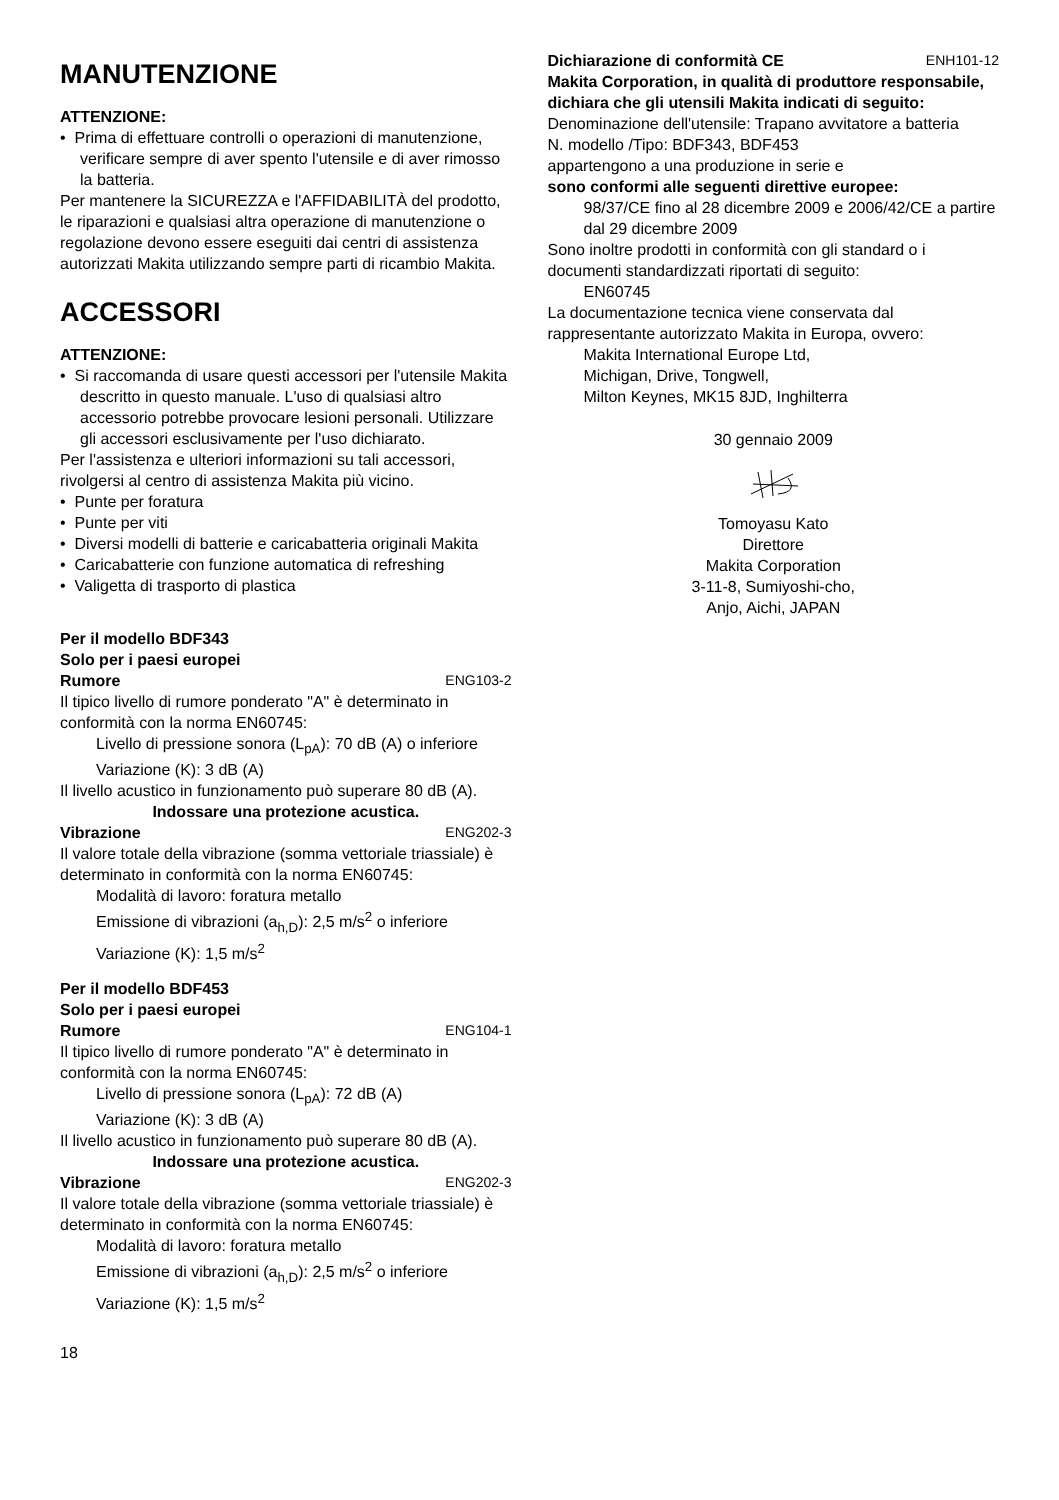MANUTENZIONE
ATTENZIONE:
• Prima di effettuare controlli o operazioni di manutenzione, verificare sempre di aver spento l'utensile e di aver rimosso la batteria.
Per mantenere la SICUREZZA e l'AFFIDABILITÀ del prodotto, le riparazioni e qualsiasi altra operazione di manutenzione o regolazione devono essere eseguiti dai centri di assistenza autorizzati Makita utilizzando sempre parti di ricambio Makita.
ACCESSORI
ATTENZIONE:
• Si raccomanda di usare questi accessori per l'utensile Makita descritto in questo manuale. L'uso di qualsiasi altro accessorio potrebbe provocare lesioni personali. Utilizzare gli accessori esclusivamente per l'uso dichiarato.
Per l'assistenza e ulteriori informazioni su tali accessori, rivolgersi al centro di assistenza Makita più vicino.
• Punte per foratura
• Punte per viti
• Diversi modelli di batterie e caricabatteria originali Makita
• Caricabatterie con funzione automatica di refreshing
• Valigetta di trasporto di plastica
Per il modello BDF343
Solo per i paesi europei
Rumore ENG103-2
Il tipico livello di rumore ponderato "A" è determinato in conformità con la norma EN60745:
Livello di pressione sonora (L<sub>pA</sub>): 70 dB (A) o inferiore
Variazione (K): 3 dB (A)
Il livello acustico in funzionamento può superare 80 dB (A).
Indossare una protezione acustica.
Vibrazione ENG202-3
Il valore totale della vibrazione (somma vettoriale triassiale) è determinato in conformità con la norma EN60745:
Modalità di lavoro: foratura metallo
Emissione di vibrazioni (a<sub>h,D</sub>): 2,5 m/s<sup>2</sup> o inferiore
Variazione (K): 1,5 m/s<sup>2</sup>
Per il modello BDF453
Solo per i paesi europei
Rumore ENG104-1
Il tipico livello di rumore ponderato "A" è determinato in conformità con la norma EN60745:
Livello di pressione sonora (L<sub>pA</sub>): 72 dB (A)
Variazione (K): 3 dB (A)
Il livello acustico in funzionamento può superare 80 dB (A).
Indossare una protezione acustica.
Vibrazione ENG202-3
Il valore totale della vibrazione (somma vettoriale triassiale) è determinato in conformità con la norma EN60745:
Modalità di lavoro: foratura metallo
Emissione di vibrazioni (a<sub>h,D</sub>): 2,5 m/s<sup>2</sup> o inferiore
Variazione (K): 1,5 m/s<sup>2</sup>
Dichiarazione di conformità CE ENH101-12
Makita Corporation, in qualità di produttore responsabile, dichiara che gli utensili Makita indicati di seguito:
Denominazione dell'utensile: Trapano avvitatore a batteria
N. modello /Tipo: BDF343, BDF453
appartengono a una produzione in serie e
sono conformi alle seguenti direttive europee:
98/37/CE fino al 28 dicembre 2009 e 2006/42/CE a partire dal 29 dicembre 2009
Sono inoltre prodotti in conformità con gli standard o i documenti standardizzati riportati di seguito:
EN60745
La documentazione tecnica viene conservata dal rappresentante autorizzato Makita in Europa, ovvero:
Makita International Europe Ltd,
Michigan, Drive, Tongwell,
Milton Keynes, MK15 8JD, Inghilterra
30 gennaio 2009
Tomoyasu Kato
Direttore
Makita Corporation
3-11-8, Sumiyoshi-cho,
Anjo, Aichi, JAPAN
18